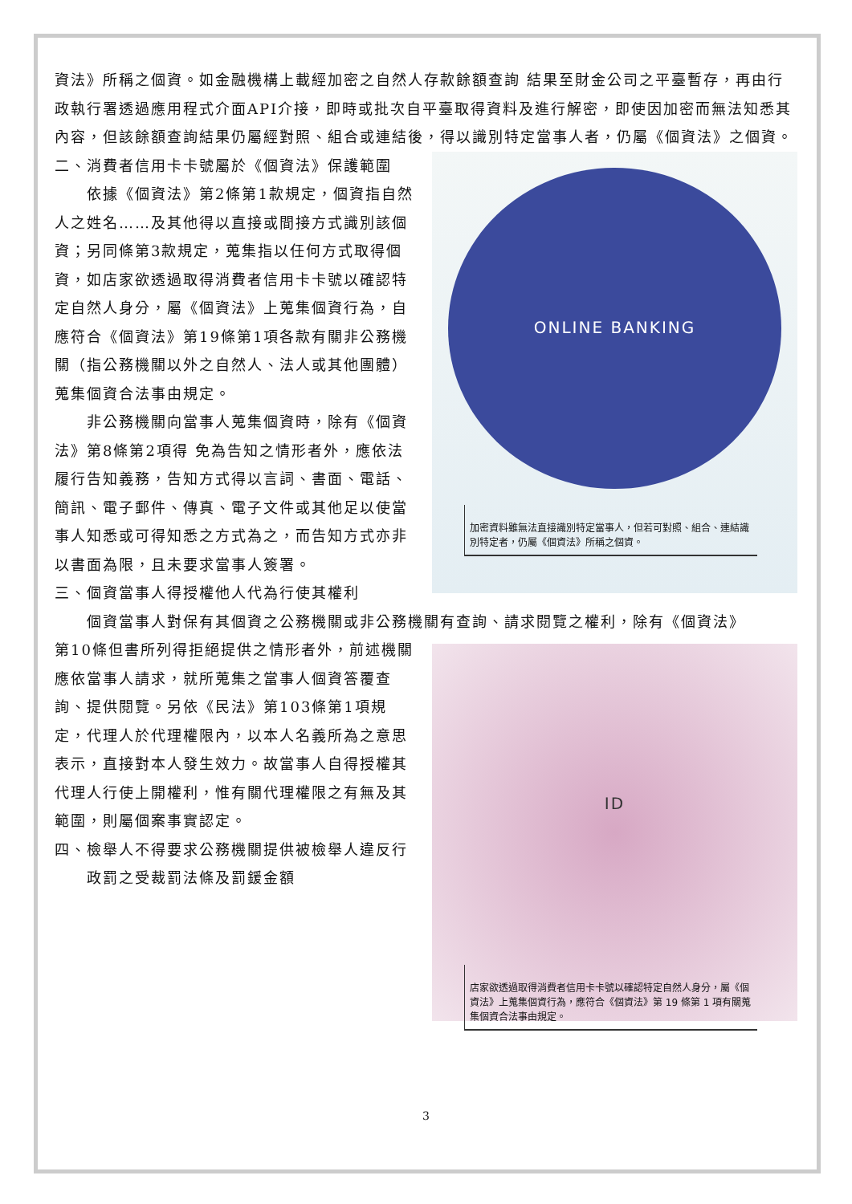資法》所稱之個資。如金融機構上載經加密之自然人存款餘額查詢 結果至財金公司之平臺暫存，再由行政執行署透過應用程式介面API介接，即時或批次自平臺取得資料及進行解密，即使因加密而無法知悉其內容，但該餘額查詢結果仍屬經對照、組合或連結後，得以識別特定當事人者，仍屬《個資法》之個資。
ONLINE BANKING
加密資料雖無法直接識別特定當事人，但若可對照、組合、連結識別特定者，仍屬《個資法》所稱之個資。
二、消費者信用卡卡號屬於《個資法》保護範圍
依據《個資法》第2條第1款規定，個資指自然人之姓名……及其他得以直接或間接方式識別該個資；另同條第3款規定，蒐集指以任何方式取得個資，如店家欲透過取得消費者信用卡卡號以確認特 定自然人身分，屬《個資法》上蒐集個資行為，自應符合《個資法》第19條第1項各款有關非公務機關（指公務機關以外之自然人、法人或其他團體）蒐集個資合法事由規定。
非公務機關向當事人蒐集個資時，除有《個資法》第8條第2項得 免為告知之情形者外，應依法履行告知義務，告知方式得以言詞、書面、電話、簡訊、電子郵件、傳真、電子文件或其他足以使當事人知悉或可得知悉之方式為之，而告知方式亦非以書面為限，且未要求當事人簽署。
三、個資當事人得授權他人代為行使其權利
個資當事人對保有其個資之公務機關或非公務機關有查詢、請求閱覽之權利，除有《個資法》
ID
店家欲透過取得消費者信用卡卡號以確認特定自然人身分，屬《個資法》上蒐集個資行為，應符合《個資法》第 19 條第 1 項有關蒐集個資合法事由規定。
第10條但書所列得拒絕提供之情形者外，前述機關應依當事人請求，就所蒐集之當事人個資答覆查詢、提供閱覽。另依《民法》第103條第1項規定，代理人於代理權限內，以本人名義所為之意思表示，直接對本人發生效力。故當事人自得授權其代理人行使上開權利，惟有關代理權限之有無及其範圍，則屬個案事實認定。
四、檢舉人不得要求公務機關提供被檢舉人違反行
政罰之受裁罰法條及罰鍰金額
3